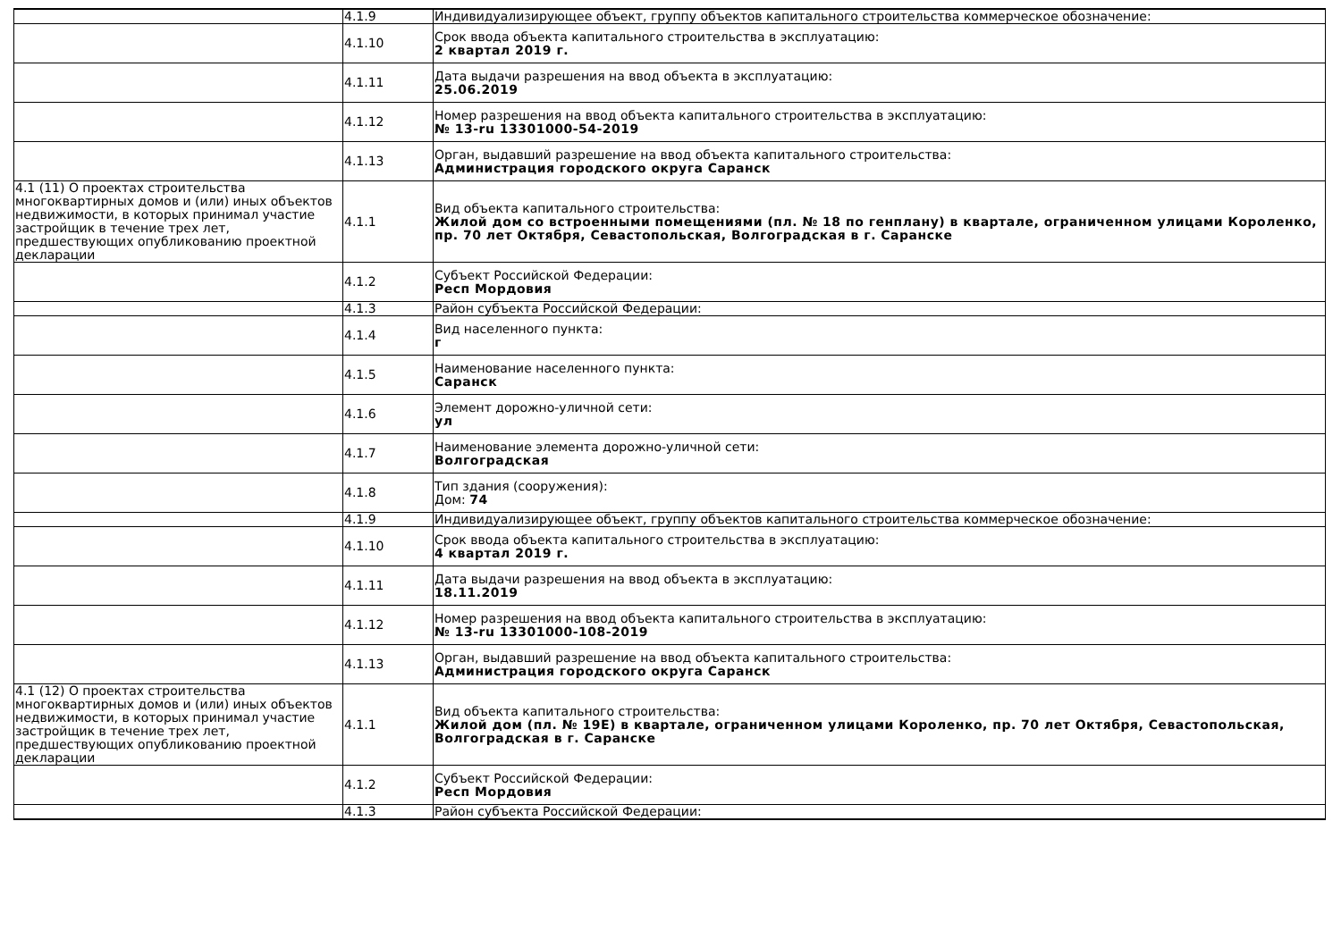| | 4.1.9 | Индивидуализирующее объект, группу объектов капитального строительства коммерческое обозначение: |
| | 4.1.10 | Срок ввода объекта капитального строительства в эксплуатацию: 2 квартал 2019 г. |
| | 4.1.11 | Дата выдачи разрешения на ввод объекта в эксплуатацию: 25.06.2019 |
| | 4.1.12 | Номер разрешения на ввод объекта капитального строительства в эксплуатацию: № 13-ru 13301000-54-2019 |
| | 4.1.13 | Орган, выдавший разрешение на ввод объекта капитального строительства: Администрация городского округа Саранск |
| 4.1 (11) О проектах строительства многоквартирных домов и (или) иных объектов недвижимости, в которых принимал участие застройщик в течение трех лет, предшествующих опубликованию проектной декларации | 4.1.1 | Вид объекта капитального строительства: Жилой дом со встроенными помещениями (пл. № 18 по генплану) в квартале, ограниченном улицами Короленко, пр. 70 лет Октября, Севастопольская, Волгоградская в г. Саранске |
| | 4.1.2 | Субъект Российской Федерации: Респ Мордовия |
| | 4.1.3 | Район субъекта Российской Федерации: |
| | 4.1.4 | Вид населенного пункта: г |
| | 4.1.5 | Наименование населенного пункта: Саранск |
| | 4.1.6 | Элемент дорожно-уличной сети: ул |
| | 4.1.7 | Наименование элемента дорожно-уличной сети: Волгоградская |
| | 4.1.8 | Тип здания (сооружения): Дом: 74 |
| | 4.1.9 | Индивидуализирующее объект, группу объектов капитального строительства коммерческое обозначение: |
| | 4.1.10 | Срок ввода объекта капитального строительства в эксплуатацию: 4 квартал 2019 г. |
| | 4.1.11 | Дата выдачи разрешения на ввод объекта в эксплуатацию: 18.11.2019 |
| | 4.1.12 | Номер разрешения на ввод объекта капитального строительства в эксплуатацию: № 13-ru 13301000-108-2019 |
| | 4.1.13 | Орган, выдавший разрешение на ввод объекта капитального строительства: Администрация городского округа Саранск |
| 4.1 (12) О проектах строительства многоквартирных домов и (или) иных объектов недвижимости, в которых принимал участие застройщик в течение трех лет, предшествующих опубликованию проектной декларации | 4.1.1 | Вид объекта капитального строительства: Жилой дом (пл. № 19Е) в квартале, ограниченном улицами Короленко, пр. 70 лет Октября, Севастопольская, Волгоградская в г. Саранске |
| | 4.1.2 | Субъект Российской Федерации: Респ Мордовия |
| | 4.1.3 | Район субъекта Российской Федерации: |